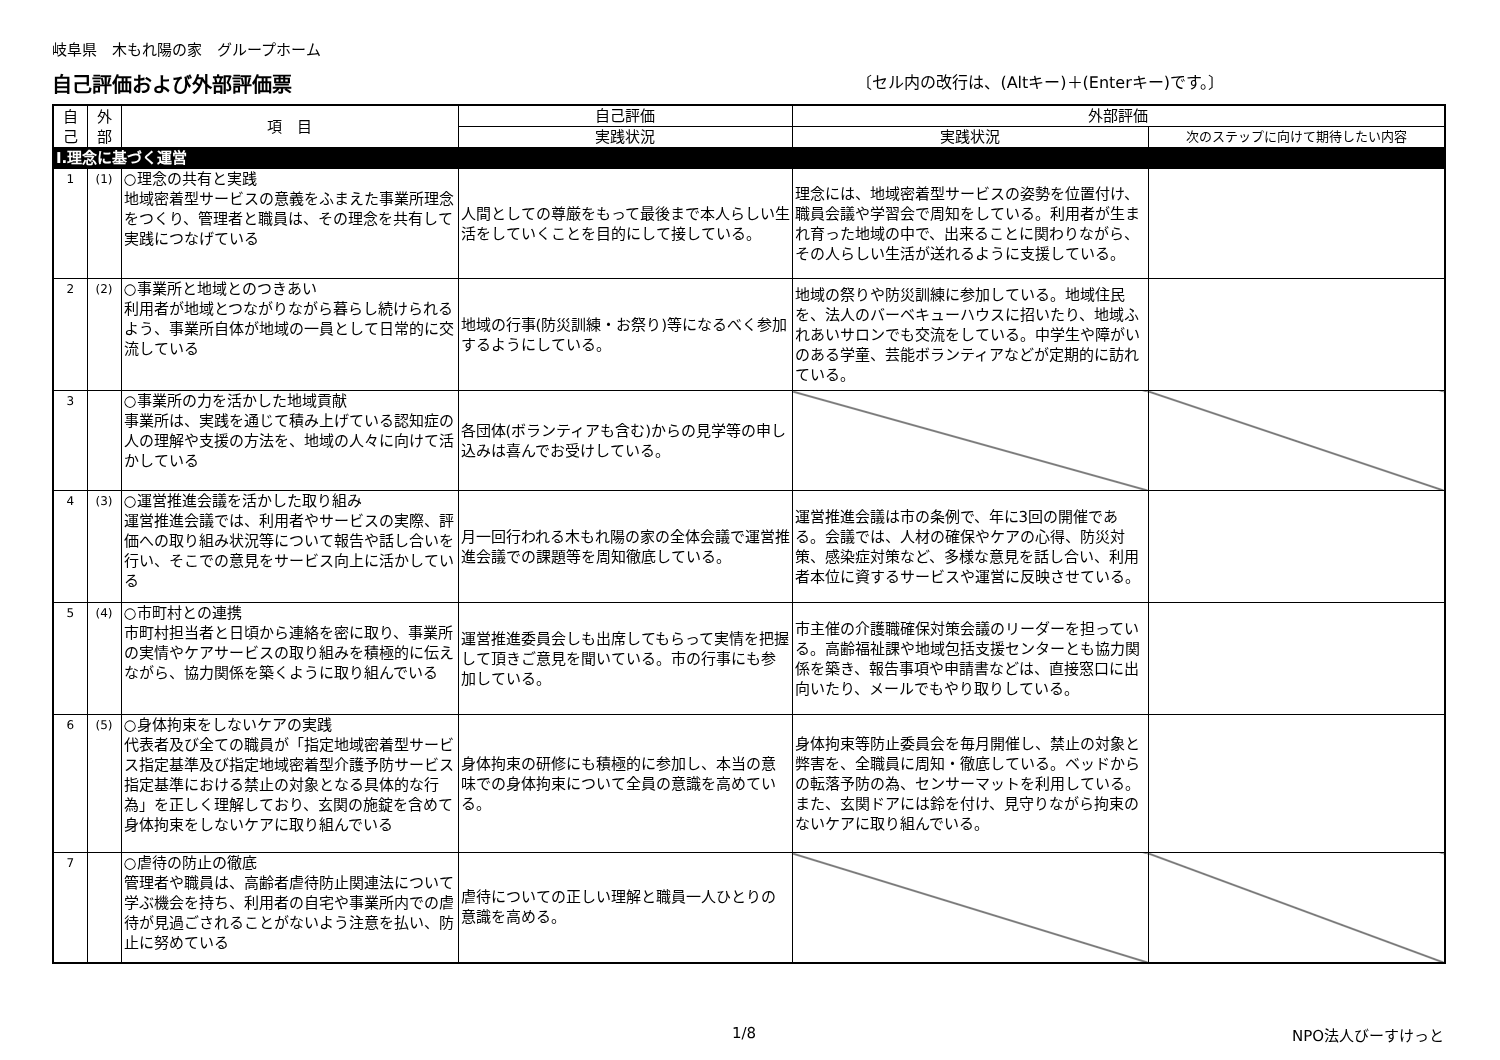岐阜県　木もれ陽の家　グループホーム
自己評価および外部評価票 〔セル内の改行は、(Altキー)＋(Enterキー)です。〕
| 自己 | 外部 | 項 目 | 自己評価 | 外部評価 | |
| --- | --- | --- | --- | --- | --- |
| | | | 実践状況 | 実践状況 | 次のステップに向けて期待したい内容 |
| Ⅰ.理念に基づく運営 | | | | | |
| 1 | (1) | ○理念の共有と実践 地域密着型サービスの意義をふまえた事業所理念をつくり、管理者と職員は、その理念を共有して実践につなげている | 人間としての尊厳をもって最後まで本人らしい生活をしていくことを目的にして接している。 | 理念には、地域密着型サービスの姿勢を位置付け、職員会議や学習会で周知をしている。利用者が生まれ育った地域の中で、出来ることに関わりながら、その人らしい生活が送れるように支援している。 | |
| 2 | (2) | ○事業所と地域とのつきあい 利用者が地域とつながりながら暮らし続けられるよう、事業所自体が地域の一員として日常的に交流している | 地域の行事(防災訓練・お祭り)等になるべく参加するようにしている。 | 地域の祭りや防災訓練に参加している。地域住民を、法人のバーベキューハウスに招いたり、地域ふれあいサロンでも交流をしている。中学生や障がいのある学童、芸能ボランティアなどが定期的に訪れている。 | |
| 3 | | ○事業所の力を活かした地域貢献 事業所は、実践を通じて積み上げている認知症の人の理解や支援の方法を、地域の人々に向けて活かしている | 各団体(ボランティアも含む)からの見学等の申し込みは喜んでお受けしている。 | | |
| 4 | (3) | ○運営推進会議を活かした取り組み 運営推進会議では、利用者やサービスの実際、評価への取り組み状況等について報告や話し合いを行い、そこでの意見をサービス向上に活かしている | 月一回行われる木もれ陽の家の全体会議で運営推進会議での課題等を周知徹底している。 | 運営推進会議は市の条例で、年に3回の開催である。会議では、人材の確保やケアの心得、防災対策、感染症対策など、多様な意見を話し合い、利用者本位に資するサービスや運営に反映させている。 | |
| 5 | (4) | ○市町村との連携 市町村担当者と日頃から連絡を密に取り、事業所の実情やケアサービスの取り組みを積極的に伝えながら、協力関係を築くように取り組んでいる | 運営推進委員会しも出席してもらって実情を把握して頂きご意見を聞いている。市の行事にも参加している。 | 市主催の介護職確保対策会議のリーダーを担っている。高齢福祉課や地域包括支援センターとも協力関係を築き、報告事項や申請書などは、直接窓口に出向いたり、メールでもやり取りしている。 | |
| 6 | (5) | ○身体拘束をしないケアの実践 代表者及び全ての職員が「指定地域密着型サービス指定基準及び指定地域密着型介護予防サービス指定基準における禁止の対象となる具体的な行為」を正しく理解しており、玄関の施錠を含めて身体拘束をしないケアに取り組んでいる | 身体拘束の研修にも積極的に参加し、本当の意味での身体拘束について全員の意識を高めている。 | 身体拘束等防止委員会を毎月開催し、禁止の対象と弊害を、全職員に周知・徹底している。ベッドからの転落予防の為、センサーマットを利用している。また、玄関ドアには鈴を付け、見守りながら拘束のないケアに取り組んでいる。 | |
| 7 | | ○虐待の防止の徹底 管理者や職員は、高齢者虐待防止関連法について学ぶ機会を持ち、利用者の自宅や事業所内での虐待が見過ごされることがないよう注意を払い、防止に努めている | 虐待についての正しい理解と職員一人ひとりの意識を高める。 | | |
1/8 NPO法人びーすけっと